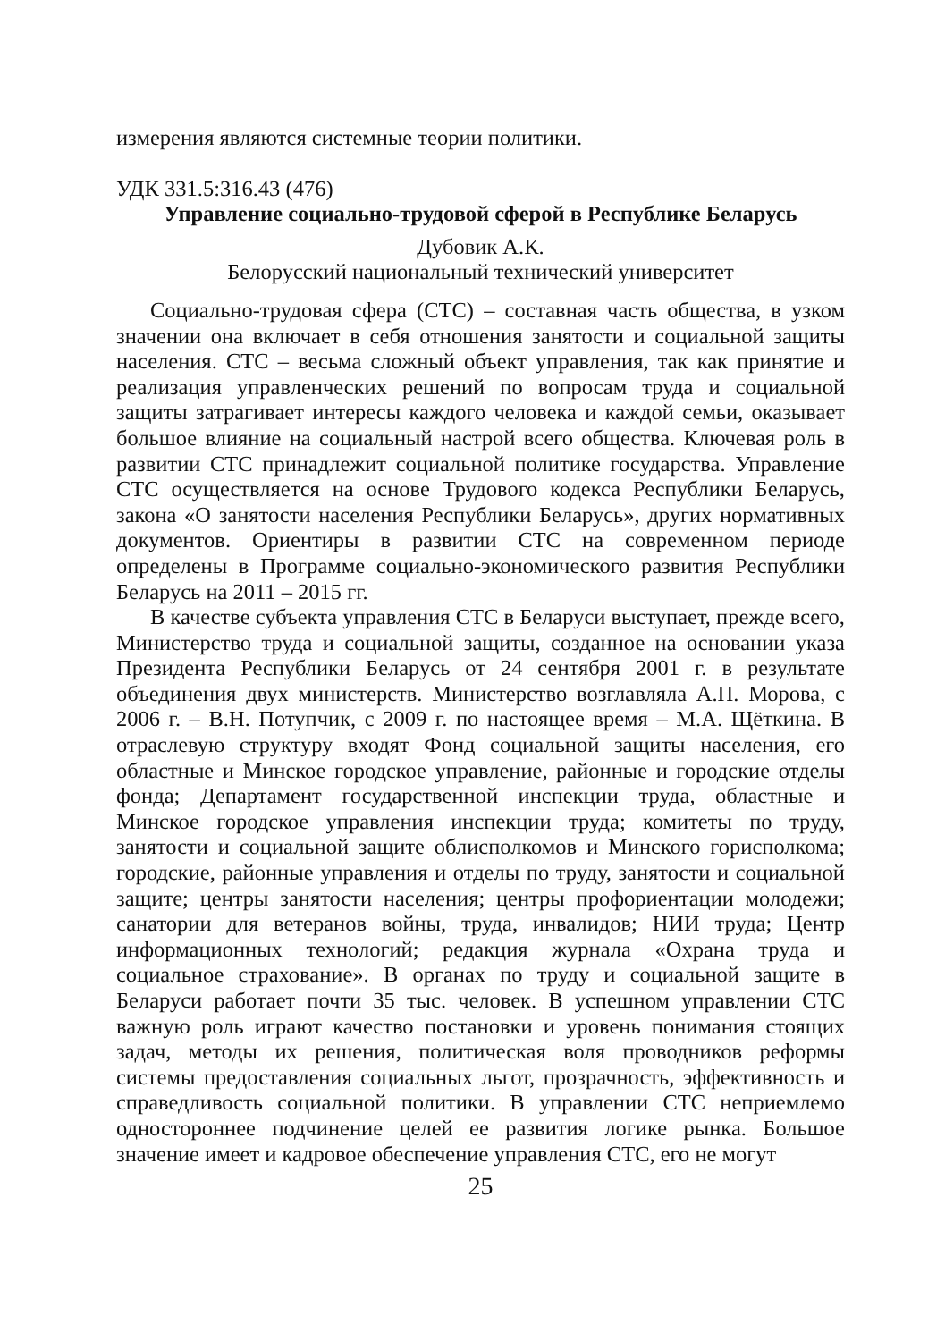измерения являются системные теории политики.
УДК 331.5:316.43 (476)
Управление социально-трудовой сферой в Республике Беларусь
Дубовик А.К.
Белорусский национальный технический университет
Социально-трудовая сфера (СТС) – составная часть общества, в узком значении она включает в себя отношения занятости и социальной защиты населения. СТС – весьма сложный объект управления, так как принятие и реализация управленческих решений по вопросам труда и социальной защиты затрагивает интересы каждого человека и каждой семьи, оказывает большое влияние на социальный настрой всего общества. Ключевая роль в развитии СТС принадлежит социальной политике государства. Управление СТС осуществляется на основе Трудового кодекса Республики Беларусь, закона «О занятости населения Республики Беларусь», других нормативных документов. Ориентиры в развитии СТС на современном периоде определены в Программе социально-экономического развития Республики Беларусь на 2011 – 2015 гг.
В качестве субъекта управления СТС в Беларуси выступает, прежде всего, Министерство труда и социальной защиты, созданное на основании указа Президента Республики Беларусь от 24 сентября 2001 г. в результате объединения двух министерств. Министерство возглавляла А.П. Морова, с 2006 г. – В.Н. Потупчик, с 2009 г. по настоящее время – М.А. Щёткина. В отраслевую структуру входят Фонд социальной защиты населения, его областные и Минское городское управление, районные и городские отделы фонда; Департамент государственной инспекции труда, областные и Минское городское управления инспекции труда; комитеты по труду, занятости и социальной защите облисполкомов и Минского горисполкома; городские, районные управления и отделы по труду, занятости и социальной защите; центры занятости населения; центры профориентации молодежи; санатории для ветеранов войны, труда, инвалидов; НИИ труда; Центр информационных технологий; редакция журнала «Охрана труда и социальное страхование». В органах по труду и социальной защите в Беларуси работает почти 35 тыс. человек. В успешном управлении СТС важную роль играют качество постановки и уровень понимания стоящих задач, методы их решения, политическая воля проводников реформы системы предоставления социальных льгот, прозрачность, эффективность и справедливость социальной политики. В управлении СТС неприемлемо одностороннее подчинение целей ее развития логике рынка. Большое значение имеет и кадровое обеспечение управления СТС, его не могут
25